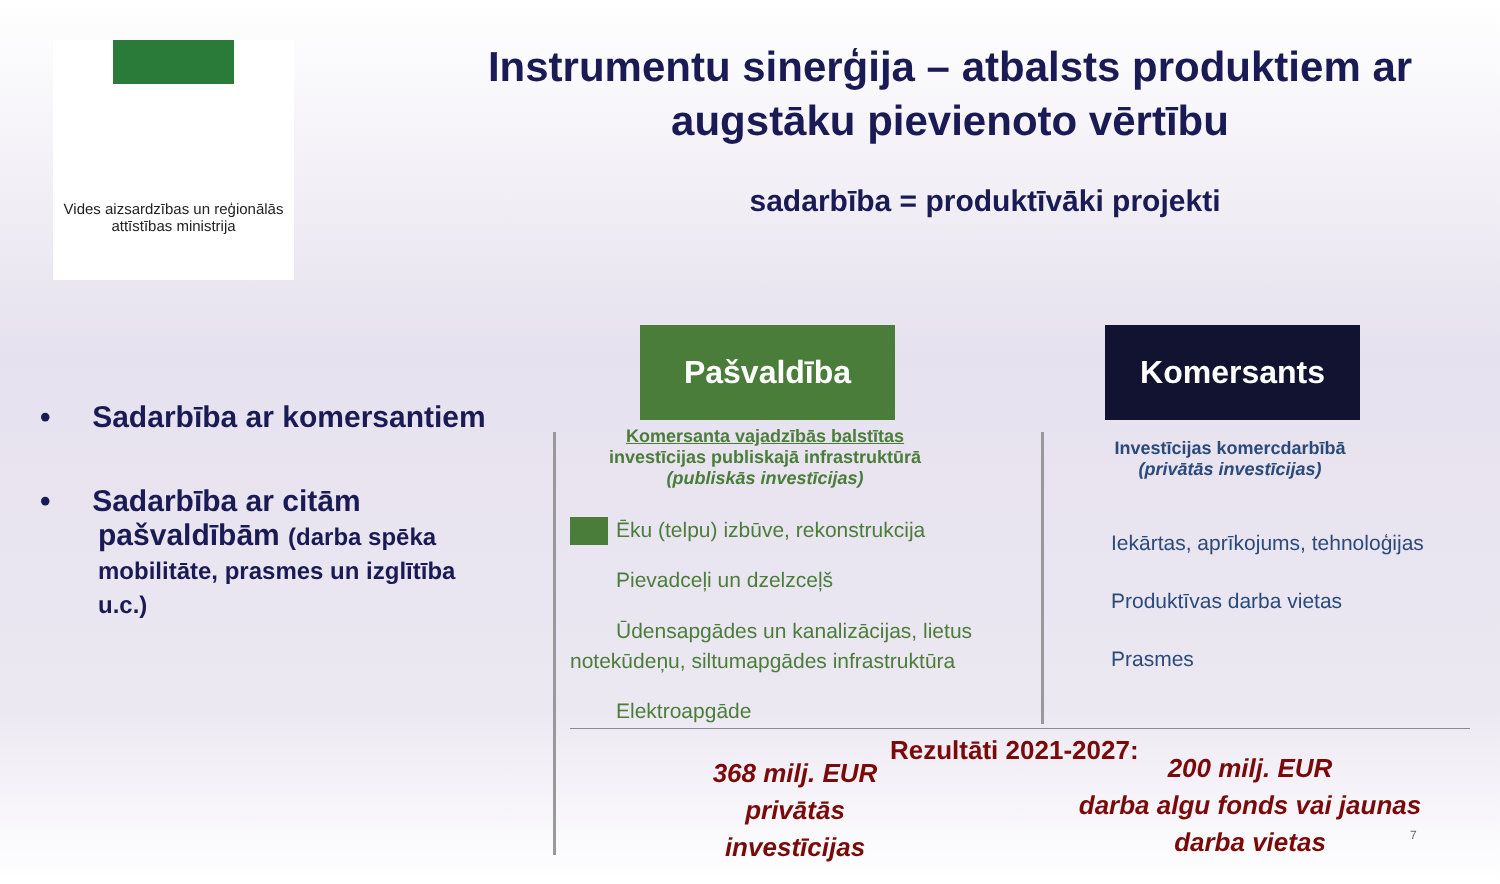Vides aizsardzības un reģionālās attīstības ministrija
Instrumentu sinerģija – atbalsts produktiem ar augstāku pievienoto vērtību
sadarbība = produktīvāki projekti
• Sadarbība ar komersantiem
• Sadarbība ar citām pašvaldībām (darba spēka mobilitāte, prasmes un izglītība u.c.)
Pašvaldība Komersants
Komersanta vajadzībās balstītas
investīcijas publiskajā infrastruktūrā
(publiskās investīcijas)
Investīcijas komercdarbībā
(privātās investīcijas)
Ēku (telpu) izbūve, rekonstrukcija
Pievadceļi un dzelzceļš
Ūdensapgādes un kanalizācijas, lietus notekūdeņu, siltumapgādes infrastruktūra
Elektroapgāde
Iekārtas, aprīkojums, tehnoloģijas
Produktīvas darba vietas
Prasmes
368 milj. EUR privātās investīcijas
Rezultāti 2021-2027:
200 milj. EUR
darba algu fonds vai jaunas darba vietas
7